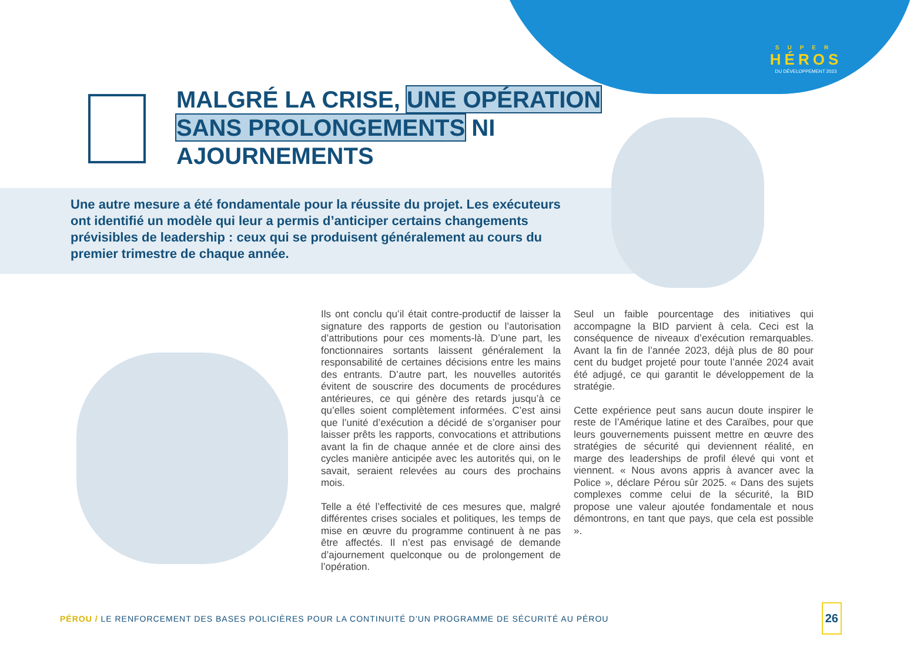SUPER
HÉROS
DU DÉVELOPPEMENT 2023
MALGRÉ LA CRISE, UNE OPÉRATION SANS PROLONGEMENTS NI AJOURNEMENTS
Une autre mesure a été fondamentale pour la réussite du projet. Les exécuteurs ont identifié un modèle qui leur a permis d’anticiper certains changements prévisibles de leadership : ceux qui se produisent généralement au cours du premier trimestre de chaque année.
Ils ont conclu qu’il était contre-productif de laisser la signature des rapports de gestion ou l’autorisation d’attributions pour ces moments-là. D’une part, les fonctionnaires sortants laissent généralement la responsabilité de certaines décisions entre les mains des entrants. D’autre part, les nouvelles autorités évitent de souscrire des documents de procédures antérieures, ce qui génère des retards jusqu’à ce qu’elles soient complètement informées. C’est ainsi que l’unité d’exécution a décidé de s’organiser pour laisser prêts les rapports, convocations et attributions avant la fin de chaque année et de clore ainsi des cycles manière anticipée avec les autorités qui, on le savait, seraient relevées au cours des prochains mois.
Telle a été l’effectivité de ces mesures que, malgré différentes crises sociales et politiques, les temps de mise en œuvre du programme continuent à ne pas être affectés. Il n’est pas envisagé de demande d’ajournement quelconque ou de prolongement de l’opération.
Seul un faible pourcentage des initiatives qui accompagne la BID parvient à cela. Ceci est la conséquence de niveaux d’exécution remarquables. Avant la fin de l’année 2023, déjà plus de 80 pour cent du budget projeté pour toute l’année 2024 avait été adjugé, ce qui garantit le développement de la stratégie.
Cette expérience peut sans aucun doute inspirer le reste de l’Amérique latine et des Caraïbes, pour que leurs gouvernements puissent mettre en œuvre des stratégies de sécurité qui deviennent réalité, en marge des leaderships de profil élevé qui vont et viennent. « Nous avons appris à avancer avec la Police », déclare Pérou sûr 2025. « Dans des sujets complexes comme celui de la sécurité, la BID propose une valeur ajoutée fondamentale et nous démontrons, en tant que pays, que cela est possible ».
PÉROU / LE RENFORCEMENT DES BASES POLICIÈRES POUR LA CONTINUITÉ D’UN PROGRAMME DE SÉCURITÉ AU PÉROU
26